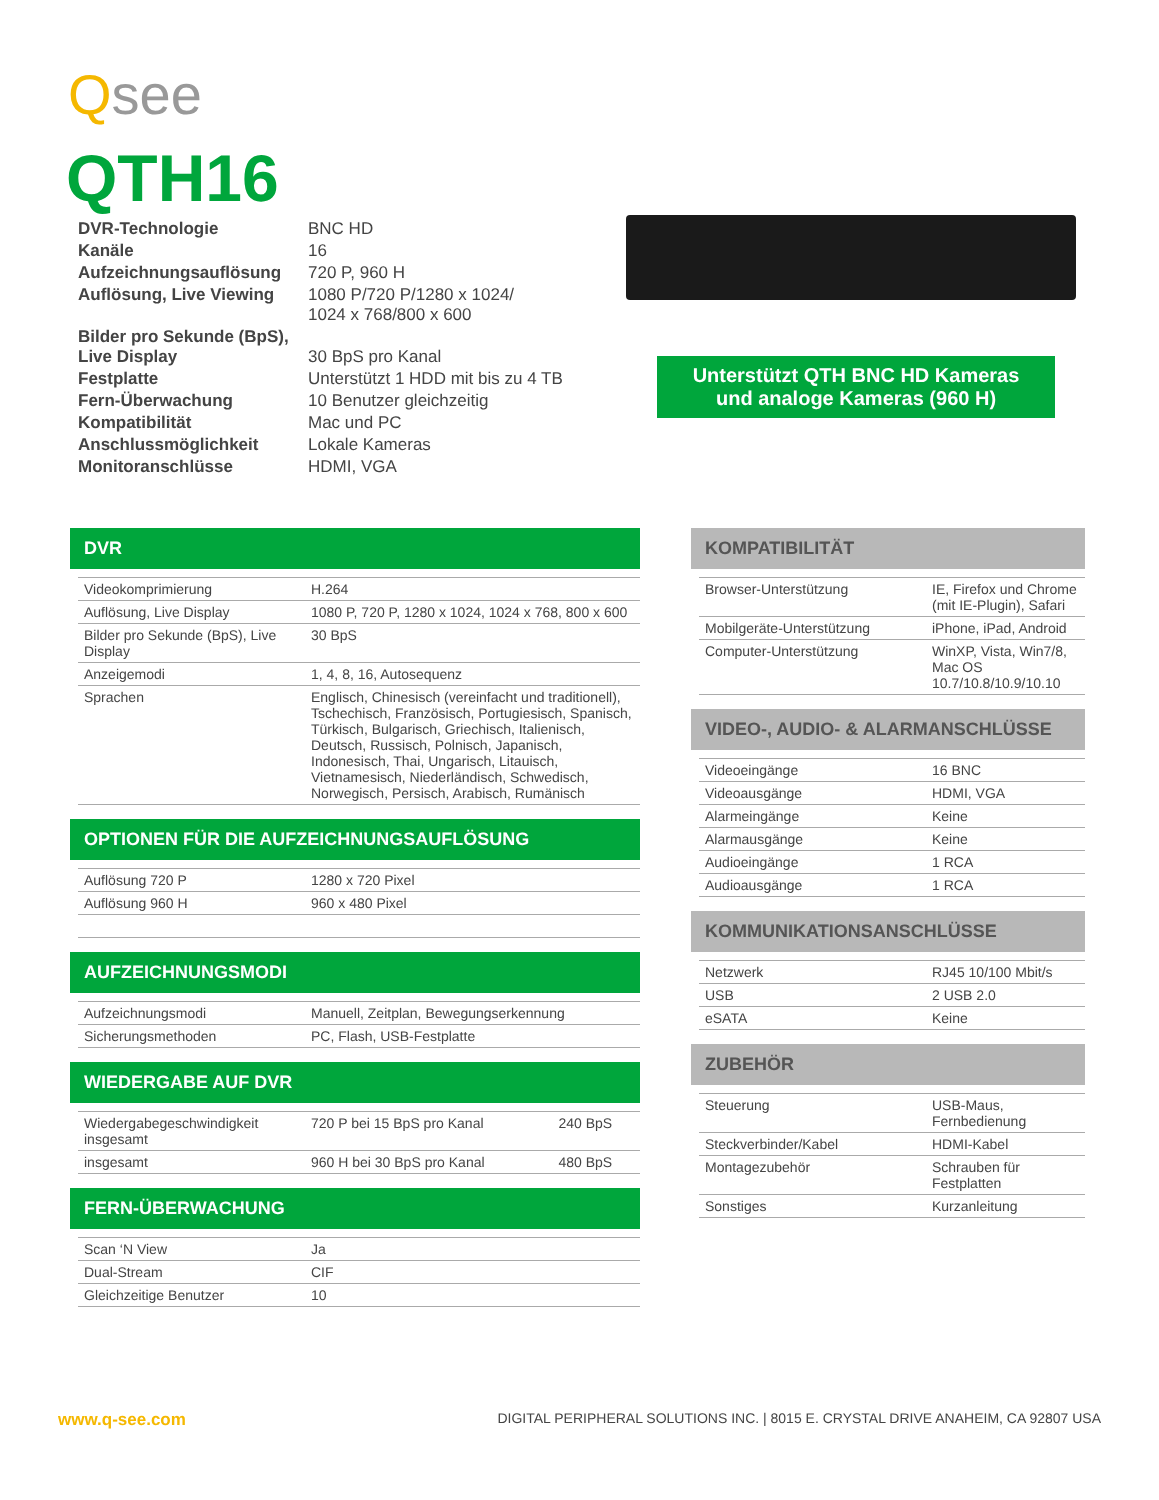Qsee
QTH16
| DVR-Technologie | BNC HD |
| Kanäle | 16 |
| Aufzeichnungsauflösung | 720 P, 960 H |
| Auflösung, Live Viewing | 1080 P/720 P/1280 x 1024/ 1024 x 768/800 x 600 |
| Bilder pro Sekunde (BpS), Live Display | 30 BpS pro Kanal |
| Festplatte | Unterstützt 1 HDD mit bis zu 4 TB |
| Fern-Überwachung | 10 Benutzer gleichzeitig |
| Kompatibilität | Mac und PC |
| Anschlussmöglichkeit | Lokale Kameras |
| Monitoranschlüsse | HDMI, VGA |
Unterstützt QTH BNC HD Kameras
und analoge Kameras (960 H)
DVR
| Videokomprimierung | H.264 |
| Auflösung, Live Display | 1080 P, 720 P, 1280 x 1024, 1024 x 768, 800 x 600 |
| Bilder pro Sekunde (BpS), Live Display | 30 BpS |
| Anzeigemodi | 1, 4, 8, 16, Autosequenz |
| Sprachen | Englisch, Chinesisch (vereinfacht und traditionell), Tschechisch, Französisch, Portugiesisch, Spanisch, Türkisch, Bulgarisch, Griechisch, Italienisch, Deutsch, Russisch, Polnisch, Japanisch, Indonesisch, Thai, Ungarisch, Litauisch, Vietnamesisch, Niederländisch, Schwedisch, Norwegisch, Persisch, Arabisch, Rumänisch |
OPTIONEN FÜR DIE AUFZEICHNUNGSAUFLÖSUNG
| Auflösung 720 P | 1280 x 720 Pixel |
| Auflösung 960 H | 960 x 480 Pixel |
AUFZEICHNUNGSMODI
| Aufzeichnungsmodi | Manuell, Zeitplan, Bewegungserkennung |
| Sicherungsmethoden | PC, Flash, USB-Festplatte |
WIEDERGABE AUF DVR
| Wiedergabegeschwindigkeit insgesamt | 720 P bei 15 BpS pro Kanal | 240 BpS |
| insgesamt | 960 H bei 30 BpS pro Kanal | 480 BpS |
FERN-ÜBERWACHUNG
| Scan ‘N View | Ja |
| Dual-Stream | CIF |
| Gleichzeitige Benutzer | 10 |
KOMPATIBILITÄT
| Browser-Unterstützung | IE, Firefox und Chrome (mit IE-Plugin), Safari |
| Mobilgeräte-Unterstützung | iPhone, iPad, Android |
| Computer-Unterstützung | WinXP, Vista, Win7/8, Mac OS 10.7/10.8/10.9/10.10 |
VIDEO-, AUDIO- & ALARMANSCHLÜSSE
| Videoeingänge | 16 BNC |
| Videoausgänge | HDMI, VGA |
| Alarmeingänge | Keine |
| Alarmausgänge | Keine |
| Audioeingänge | 1 RCA |
| Audioausgänge | 1 RCA |
KOMMUNIKATIONSANSCHLÜSSE
| Netzwerk | RJ45 10/100 Mbit/s |
| USB | 2 USB 2.0 |
| eSATA | Keine |
ZUBEHÖR
| Steuerung | USB-Maus, Fernbedienung |
| Steckverbinder/Kabel | HDMI-Kabel |
| Montagezubehör | Schrauben für Festplatten |
| Sonstiges | Kurzanleitung |
www.q-see.com DIGITAL PERIPHERAL SOLUTIONS INC. | 8015 E. CRYSTAL DRIVE ANAHEIM, CA 92807 USA